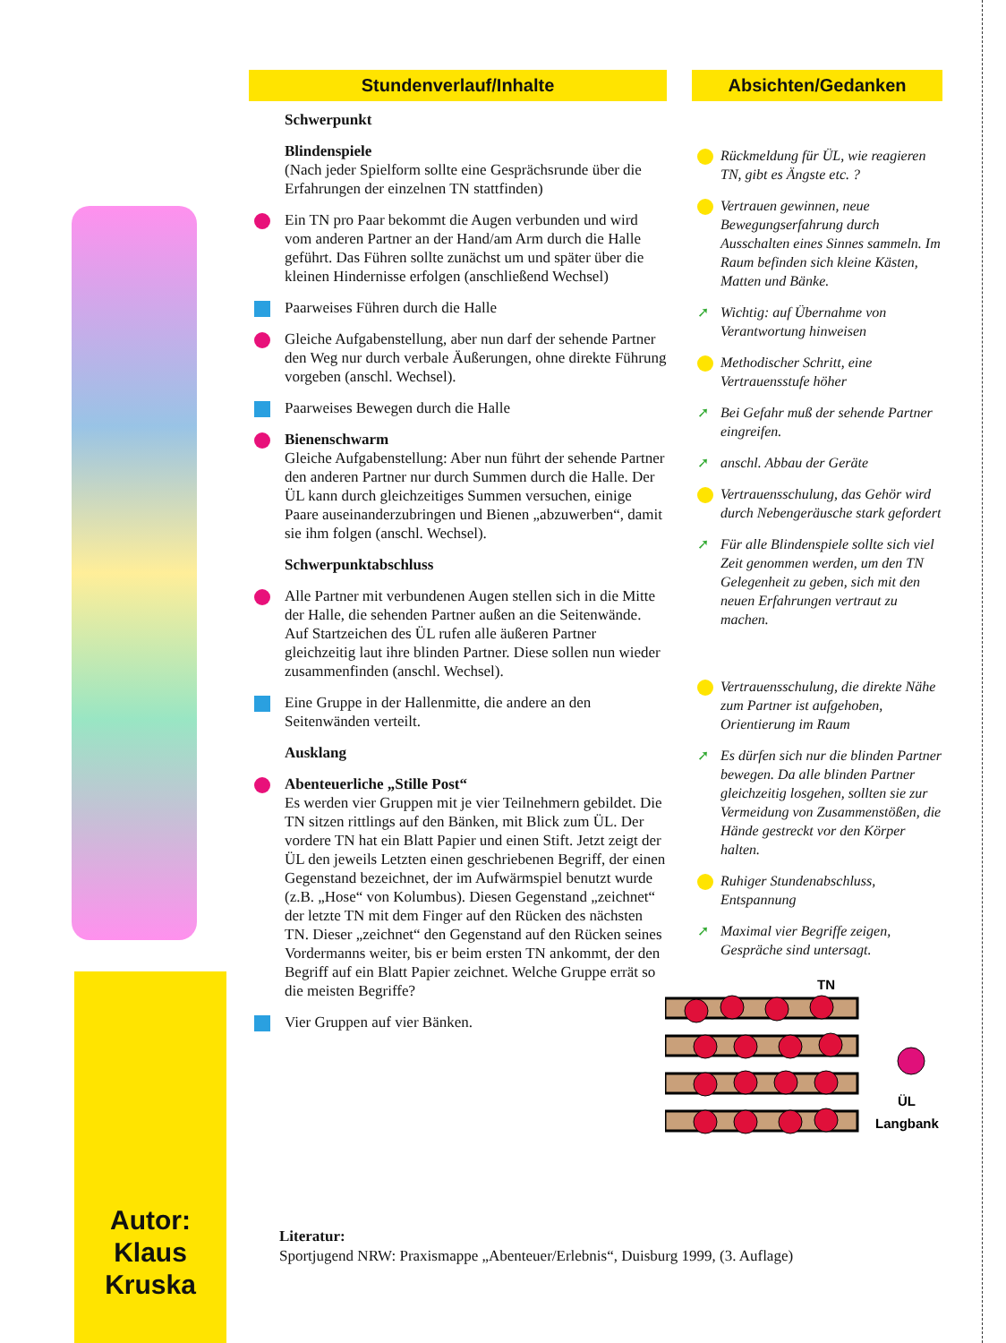Autor:
Klaus Kruska
Stundenverlauf/Inhalte
Schwerpunkt
Blindenspiele
(Nach jeder Spielform sollte eine Gesprächsrunde über die Erfahrungen der einzelnen TN stattfinden)
Ein TN pro Paar bekommt die Augen verbunden und wird vom anderen Partner an der Hand/am Arm durch die Halle geführt. Das Führen sollte zunächst um und später über die kleinen Hindernisse erfolgen (anschließend Wechsel)
Paarweises Führen durch die Halle
Gleiche Aufgabenstellung, aber nun darf der sehende Partner den Weg nur durch verbale Äußerungen, ohne direkte Führung vorgeben (anschl. Wechsel).
Paarweises Bewegen durch die Halle
Bienenschwarm
Gleiche Aufgabenstellung: Aber nun führt der sehende Partner den anderen Partner nur durch Summen durch die Halle. Der ÜL kann durch gleichzeitiges Summen versuchen, einige Paare auseinanderzubringen und Bienen „abzuwerben“, damit sie ihm folgen (anschl. Wechsel).
Schwerpunktabschluss
Alle Partner mit verbundenen Augen stellen sich in die Mitte der Halle, die sehenden Partner außen an die Seitenwände. Auf Startzeichen des ÜL rufen alle äußeren Partner gleichzeitig laut ihre blinden Partner. Diese sollen nun wieder zusammenfinden (anschl. Wechsel).
Eine Gruppe in der Hallenmitte, die andere an den Seitenwänden verteilt.
Ausklang
Abenteuerliche „Stille Post“
Es werden vier Gruppen mit je vier Teilnehmern gebildet. Die TN sitzen rittlings auf den Bänken, mit Blick zum ÜL. Der vordere TN hat ein Blatt Papier und einen Stift. Jetzt zeigt der ÜL den jeweils Letzten einen geschriebenen Begriff, der einen Gegenstand bezeichnet, der im Aufwärmspiel benutzt wurde (z.B. „Hose“ von Kolumbus). Diesen Gegenstand „zeichnet“ der letzte TN mit dem Finger auf den Rücken des nächsten TN. Dieser „zeichnet“ den Gegenstand auf den Rücken seines Vordermanns weiter, bis er beim ersten TN ankommt, der den Begriff auf ein Blatt Papier zeichnet. Welche Gruppe errät so die meisten Begriffe?
Vier Gruppen auf vier Bänken.
Absichten/Gedanken
Rückmeldung für ÜL, wie reagieren TN, gibt es Ängste etc. ?
Vertrauen gewinnen, neue Bewegungserfahrung durch Ausschalten eines Sinnes sammeln. Im Raum befinden sich kleine Kästen, Matten und Bänke.
➚ Wichtig: auf Übernahme von Verantwortung hinweisen
Methodischer Schritt, eine Vertrauensstufe höher
➚ Bei Gefahr muß der sehende Partner eingreifen.
➚ anschl. Abbau der Geräte
Vertrauensschulung, das Gehör wird durch Nebengeräusche stark gefordert
➚ Für alle Blindenspiele sollte sich viel Zeit genommen werden, um den TN Gelegenheit zu geben, sich mit den neuen Erfahrungen vertraut zu machen.
Vertrauensschulung, die direkte Nähe zum Partner ist aufgehoben, Orientierung im Raum
➚ Es dürfen sich nur die blinden Partner bewegen. Da alle blinden Partner gleichzeitig losgehen, sollten sie zur Vermeidung von Zusammenstößen, die Hände gestreckt vor den Körper halten.
Ruhiger Stundenabschluss, Entspannung
➚ Maximal vier Begriffe zeigen, Gespräche sind untersagt.
TN
ÜL
Langbank
Literatur:
Sportjugend NRW: Praxismappe „Abenteuer/Erlebnis“, Duisburg 1999, (3. Auflage)